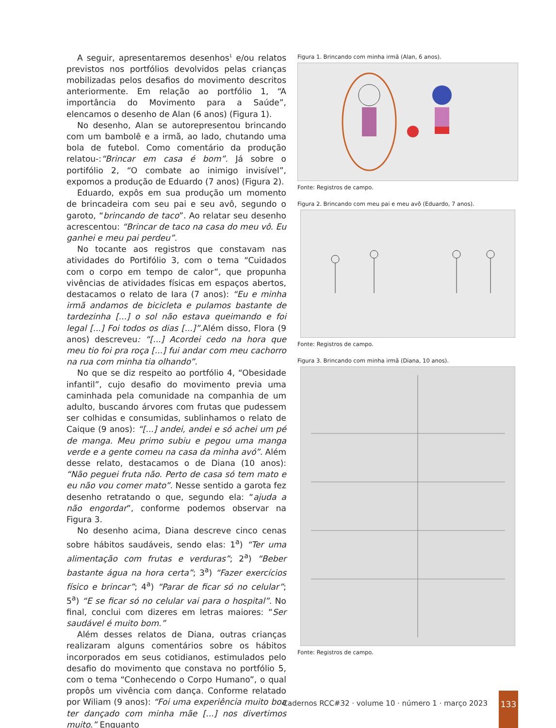A seguir, apresentaremos desenhos<sup>1</sup> e/ou relatos previstos nos portfólios devolvidos pelas crianças mobilizadas pelos desafios do movimento descritos anteriormente. Em relação ao portfólio 1, “A importância do Movimento para a Saúde”, elencamos o desenho de Alan (6 anos) (Figura 1).
No desenho, Alan se autorepresentou brincando com um bambolê e a irmã, ao lado, chutando uma bola de futebol. Como comentário da produção relatou-:“Brincar em casa é bom”. Já sobre o portifólio 2, “O combate ao inimigo invisível”, expomos a produção de Eduardo (7 anos) (Figura 2).
Eduardo, expôs em sua produção um momento de brincadeira com seu pai e seu avô, segundo o garoto, “brincando de taco”. Ao relatar seu desenho acrescentou: “Brincar de taco na casa do meu vô. Eu ganhei e meu pai perdeu”.
No tocante aos registros que constavam nas atividades do Portifólio 3, com o tema “Cuidados com o corpo em tempo de calor”, que propunha vivências de atividades físicas em espaços abertos, destacamos o relato de Iara (7 anos): “Eu e minha irmã andamos de bicicleta e pulamos bastante de tardezinha [...] o sol não estava queimando e foi legal [...] Foi todos os dias [...]”. Além disso, Flora (9 anos) descreveu: “[...] Acordei cedo na hora que meu tio foi pra roça [...] fui andar com meu cachorro na rua com minha tia olhando”.
No que se diz respeito ao portfólio 4, “Obesidade infantil”, cujo desafio do movimento previa uma caminhada pela comunidade na companhia de um adulto, buscando árvores com frutas que pudessem ser colhidas e consumidas, sublinhamos o relato de Caique (9 anos): “[...] andei, andei e só achei um pé de manga. Meu primo subiu e pegou uma manga verde e a gente comeu na casa da minha avó”. Além desse relato, destacamos o de Diana (10 anos): “Não peguei fruta não. Perto de casa só tem mato e eu não vou comer mato”. Nesse sentido a garota fez desenho retratando o que, segundo ela: “ajuda a não engordar”, conforme podemos observar na Figura 3.
No desenho acima, Diana descreve cinco cenas sobre hábitos saudáveis, sendo elas: 1<sup>a</sup>) “Ter uma alimentação com frutas e verduras”; 2<sup>a</sup>) “Beber bastante água na hora certa”; 3<sup>a</sup>) “Fazer exercícios físico e brincar”; 4<sup>a</sup>) “Parar de ficar só no celular”; 5<sup>a</sup>) “E se ficar só no celular vai para o hospital”. No final, conclui com dizeres em letras maiores: “Ser saudável é muito bom.”
Além desses relatos de Diana, outras crianças realizaram alguns comentários sobre os hábitos incorporados em seus cotidianos, estimulados pelo desafio do movimento que constava no portfólio 5, com o tema “Conhecendo o Corpo Humano”, o qual propôs um vivência com dança. Conforme relatado por Wiliam (9 anos): “Foi uma experiência muito boa ter dançado com minha mãe [...] nos divertimos muito.” Enquanto
Figura 1. Brincando com minha irmã (Alan, 6 anos).
Fonte: Registros de campo.
Figura 2. Brincando com meu pai e meu avô (Eduardo, 7 anos).
Fonte: Registros de campo.
Figura 3. Brincando com minha irmã (Diana, 10 anos).
Fonte: Registros de campo.
Cadernos RCC#32 · volume 10 · número 1 · março 2023
133